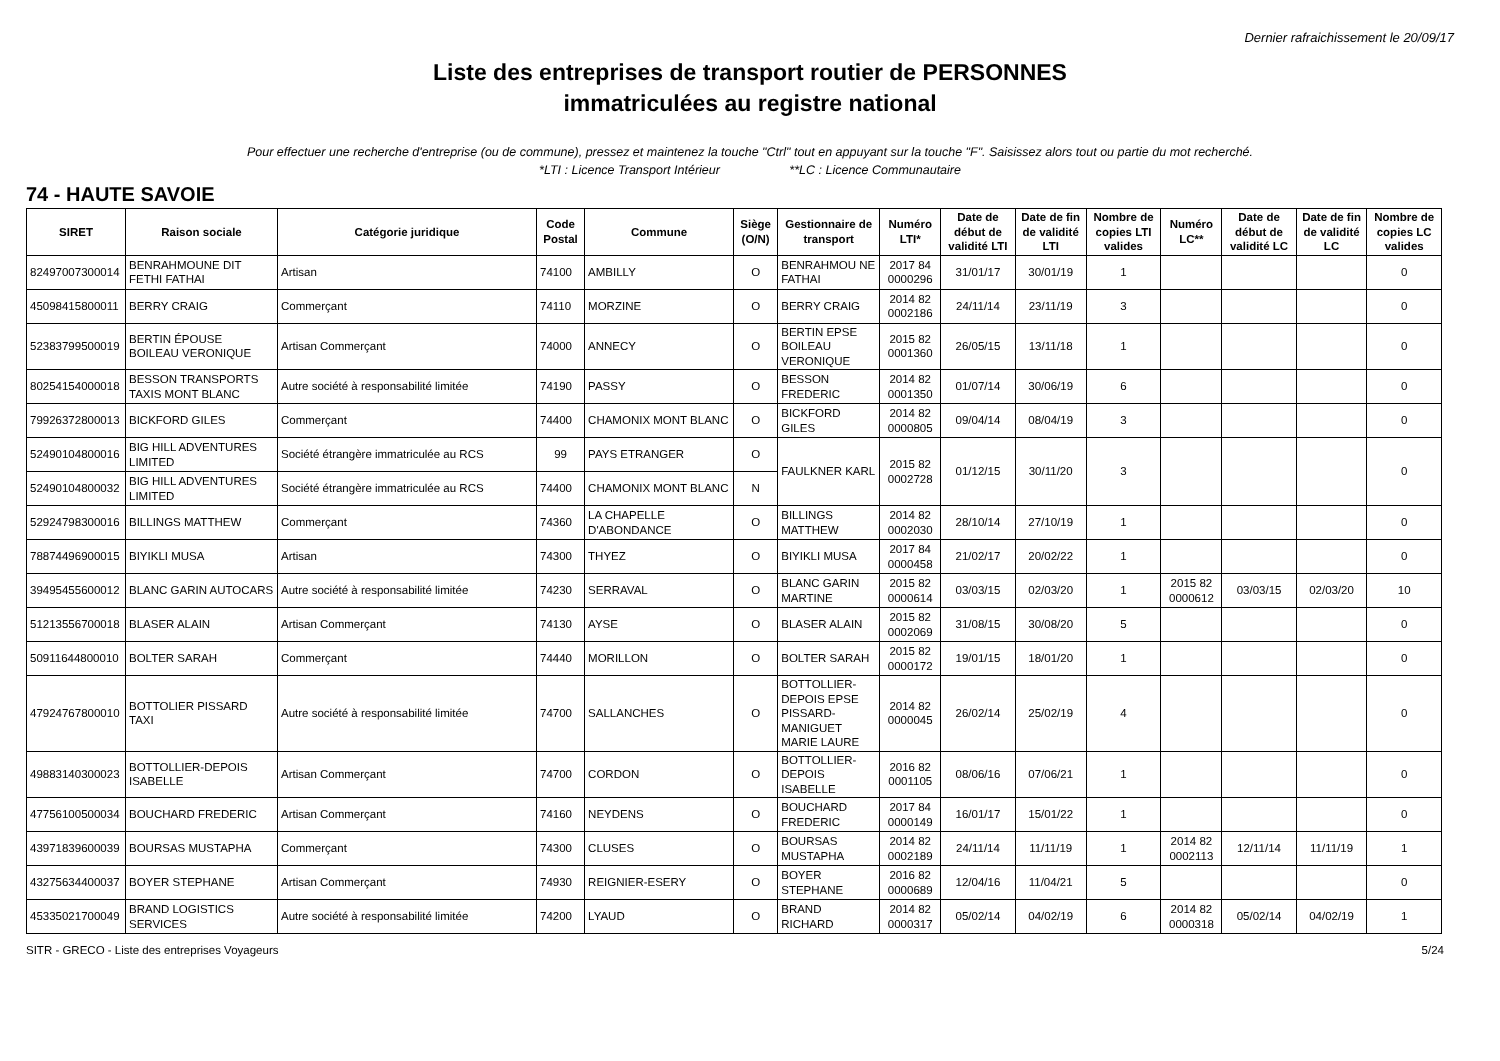Dernier rafraichissement le 20/09/17
Liste des entreprises de transport routier de PERSONNES
immatriculées au registre national
Pour effectuer une recherche d'entreprise (ou de commune), pressez et maintenez la touche "Ctrl" tout en appuyant sur la touche "F". Saisissez alors tout ou partie du mot recherché.
*LTI : Licence Transport Intérieur **LC : Licence Communautaire
74 - HAUTE SAVOIE
| SIRET | Raison sociale | Catégorie juridique | Code Postal | Commune | Siège (O/N) | Gestionnaire de transport | Numéro LTI* | Date de début de validité LTI | Date de fin de validité LTI | Nombre de copies LTI valides | Numéro LC** | Date de début de validité LC | Date de fin de validité LC | Nombre de copies LC valides |
| --- | --- | --- | --- | --- | --- | --- | --- | --- | --- | --- | --- | --- | --- | --- |
| 82497007300014 | BENRAHMOUNE DIT FETHI FATHAI | Artisan | 74100 | AMBILLY | O | BENRAHMOU NE FATHAI | 2017 84 0000296 | 31/01/17 | 30/01/19 | 1 | | | | 0 |
| 45098415800011 | BERRY CRAIG | Commerçant | 74110 | MORZINE | O | BERRY CRAIG | 2014 82 0002186 | 24/11/14 | 23/11/19 | 3 | | | | 0 |
| 52383799500019 | BERTIN ÉPOUSE BOILEAU VERONIQUE | Artisan Commerçant | 74000 | ANNECY | O | BERTIN EPSE BOILEAU VERONIQUE | 2015 82 0001360 | 26/05/15 | 13/11/18 | 1 | | | | 0 |
| 80254154000018 | BESSON TRANSPORTS TAXIS MONT BLANC | Autre société à responsabilité limitée | 74190 | PASSY | O | BESSON FREDERIC | 2014 82 0001350 | 01/07/14 | 30/06/19 | 6 | | | | 0 |
| 79926372800013 | BICKFORD GILES | Commerçant | 74400 | CHAMONIX MONT BLANC | O | BICKFORD GILES | 2014 82 0000805 | 09/04/14 | 08/04/19 | 3 | | | | 0 |
| 52490104800016 | BIG HILL ADVENTURES LIMITED | Société étrangère immatriculée au RCS | 99 | PAYS ETRANGER | O | FAULKNER KARL | 2015 82 0002728 | 01/12/15 | 30/11/20 | 3 | | | | 0 |
| 52490104800032 | BIG HILL ADVENTURES LIMITED | Société étrangère immatriculée au RCS | 74400 | CHAMONIX MONT BLANC | N | | | | | | | | | |
| 52924798300016 | BILLINGS MATTHEW | Commerçant | 74360 | LA CHAPELLE D'ABONDANCE | O | BILLINGS MATTHEW | 2014 82 0002030 | 28/10/14 | 27/10/19 | 1 | | | | 0 |
| 78874496900015 | BIYIKLI MUSA | Artisan | 74300 | THYEZ | O | BIYIKLI MUSA | 2017 84 0000458 | 21/02/17 | 20/02/22 | 1 | | | | 0 |
| 39495455600012 | BLANC GARIN AUTOCARS | Autre société à responsabilité limitée | 74230 | SERRAVAL | O | BLANC GARIN MARTINE | 2015 82 0000614 | 03/03/15 | 02/03/20 | 1 | 2015 82 0000612 | 03/03/15 | 02/03/20 | 10 |
| 51213556700018 | BLASER ALAIN | Artisan Commerçant | 74130 | AYSE | O | BLASER ALAIN | 2015 82 0002069 | 31/08/15 | 30/08/20 | 5 | | | | 0 |
| 50911644800010 | BOLTER SARAH | Commerçant | 74440 | MORILLON | O | BOLTER SARAH | 2015 82 0000172 | 19/01/15 | 18/01/20 | 1 | | | | 0 |
| 47924767800010 | BOTTOLIER PISSARD TAXI | Autre société à responsabilité limitée | 74700 | SALLANCHES | O | BOTTOLLIER-DEPOIS EPSE PISSARD-MANIGUET MARIE LAURE | 2014 82 0000045 | 26/02/14 | 25/02/19 | 4 | | | | 0 |
| 49883140300023 | BOTTOLLIER-DEPOIS ISABELLE | Artisan Commerçant | 74700 | CORDON | O | BOTTOLLIER-DEPOIS ISABELLE | 2016 82 0001105 | 08/06/16 | 07/06/21 | 1 | | | | 0 |
| 47756100500034 | BOUCHARD FREDERIC | Artisan Commerçant | 74160 | NEYDENS | O | BOUCHARD FREDERIC | 2017 84 0000149 | 16/01/17 | 15/01/22 | 1 | | | | 0 |
| 43971839600039 | BOURSAS MUSTAPHA | Commerçant | 74300 | CLUSES | O | BOURSAS MUSTAPHA | 2014 82 0002189 | 24/11/14 | 11/11/19 | 1 | 2014 82 0002113 | 12/11/14 | 11/11/19 | 1 |
| 43275634400037 | BOYER STEPHANE | Artisan Commerçant | 74930 | REIGNIER-ESERY | O | BOYER STEPHANE | 2016 82 0000689 | 12/04/16 | 11/04/21 | 5 | | | | 0 |
| 45335021700049 | BRAND LOGISTICS SERVICES | Autre société à responsabilité limitée | 74200 | LYAUD | O | BRAND RICHARD | 2014 82 0000317 | 05/02/14 | 04/02/19 | 6 | 2014 82 0000318 | 05/02/14 | 04/02/19 | 1 |
SITR - GRECO - Liste des entreprises Voyageurs 5/24